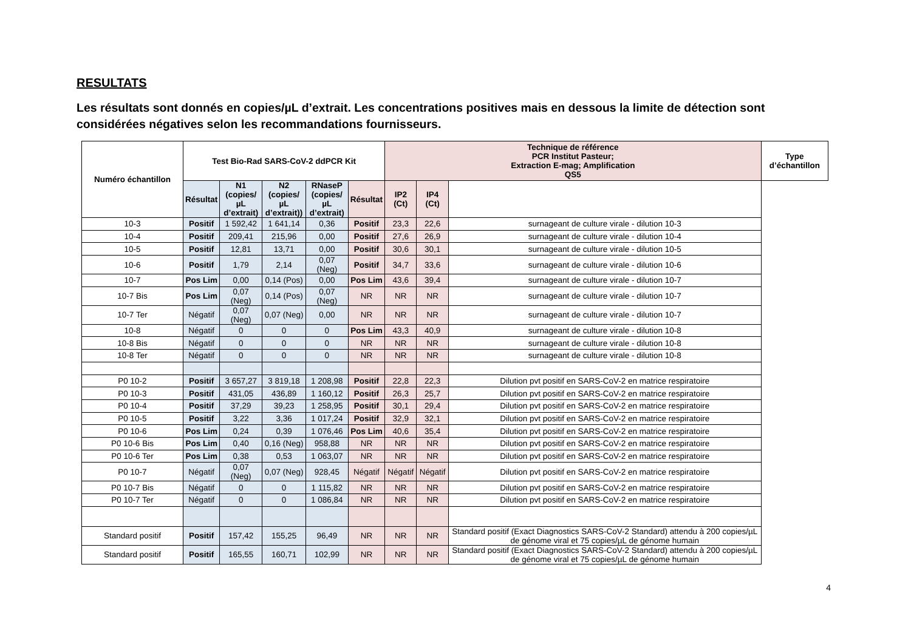RESULTATS
Les résultats sont donnés en copies/µL d’extrait. Les concentrations positives mais en dessous la limite de détection sont considérées négatives selon les recommandations fournisseurs.
| Numéro échantillon | Test Bio-Rad SARS-CoV-2 ddPCR Kit | | | | | Technique de référence PCR Institut Pasteur; Extraction E-mag; Amplification QS5 | | | Type d’échantillon |
| --- | --- | --- | --- | --- | --- | --- | --- | --- | --- |
| | Résultat | N1 (copies/µL d’extrait) | N2 (copies/µL d’extrait)) | RNaseP (copies/µL d’extrait) | Résultat | IP2 (Ct) | IP4 (Ct) | | |
| 10-3 | Positif | 1 592,42 | 1 641,14 | 0,36 | Positif | 23,3 | 22,6 | surnageant de culture virale - dilution 10-3 | |
| 10-4 | Positif | 209,41 | 215,96 | 0,00 | Positif | 27,6 | 26,9 | surnageant de culture virale - dilution 10-4 | |
| 10-5 | Positif | 12,81 | 13,71 | 0,00 | Positif | 30,6 | 30,1 | surnageant de culture virale - dilution 10-5 | |
| 10-6 | Positif | 1,79 | 2,14 | 0,07 (Neg) | Positif | 34,7 | 33,6 | surnageant de culture virale - dilution 10-6 | |
| 10-7 | Pos Lim | 0,00 | 0,14 (Pos) | 0,00 | Pos Lim | 43,6 | 39,4 | surnageant de culture virale - dilution 10-7 | |
| 10-7 Bis | Pos Lim | 0,07 (Neg) | 0,14 (Pos) | 0,07 (Neg) | NR | NR | NR | surnageant de culture virale - dilution 10-7 | |
| 10-7 Ter | Négatif | 0,07 (Neg) | 0,07 (Neg) | 0,00 | NR | NR | NR | surnageant de culture virale - dilution 10-7 | |
| 10-8 | Négatif | 0 | 0 | 0 | Pos Lim | 43,3 | 40,9 | surnageant de culture virale - dilution 10-8 | |
| 10-8 Bis | Négatif | 0 | 0 | 0 | NR | NR | NR | surnageant de culture virale - dilution 10-8 | |
| 10-8 Ter | Négatif | 0 | 0 | 0 | NR | NR | NR | surnageant de culture virale - dilution 10-8 | |
| P0 10-2 | Positif | 3 657,27 | 3 819,18 | 1 208,98 | Positif | 22,8 | 22,3 | Dilution pvt positif en SARS-CoV-2 en matrice respiratoire | |
| P0 10-3 | Positif | 431,05 | 436,89 | 1 160,12 | Positif | 26,3 | 25,7 | Dilution pvt positif en SARS-CoV-2 en matrice respiratoire | |
| P0 10-4 | Positif | 37,29 | 39,23 | 1 258,95 | Positif | 30,1 | 29,4 | Dilution pvt positif en SARS-CoV-2 en matrice respiratoire | |
| P0 10-5 | Positif | 3,22 | 3,36 | 1 017,24 | Positif | 32,9 | 32,1 | Dilution pvt positif en SARS-CoV-2 en matrice respiratoire | |
| P0 10-6 | Pos Lim | 0,24 | 0,39 | 1 076,46 | Pos Lim | 40,6 | 35,4 | Dilution pvt positif en SARS-CoV-2 en matrice respiratoire | |
| P0 10-6 Bis | Pos Lim | 0,40 | 0,16 (Neg) | 958,88 | NR | NR | NR | Dilution pvt positif en SARS-CoV-2 en matrice respiratoire | |
| P0 10-6 Ter | Pos Lim | 0,38 | 0,53 | 1 063,07 | NR | NR | NR | Dilution pvt positif en SARS-CoV-2 en matrice respiratoire | |
| P0 10-7 | Négatif | 0,07 (Neg) | 0,07 (Neg) | 928,45 | Négatif | Négatif | Négatif | Dilution pvt positif en SARS-CoV-2 en matrice respiratoire | |
| P0 10-7 Bis | Négatif | 0 | 0 | 1 115,82 | NR | NR | NR | Dilution pvt positif en SARS-CoV-2 en matrice respiratoire | |
| P0 10-7 Ter | Négatif | 0 | 0 | 1 086,84 | NR | NR | NR | Dilution pvt positif en SARS-CoV-2 en matrice respiratoire | |
| Standard positif | Positif | 157,42 | 155,25 | 96,49 | NR | NR | NR | Standard positif (Exact Diagnostics SARS-CoV-2 Standard) attendu à 200 copies/µL de génome viral et 75 copies/µL de génome humain | |
| Standard positif | Positif | 165,55 | 160,71 | 102,99 | NR | NR | NR | Standard positif (Exact Diagnostics SARS-CoV-2 Standard) attendu à 200 copies/µL de génome viral et 75 copies/µL de génome humain | |
4